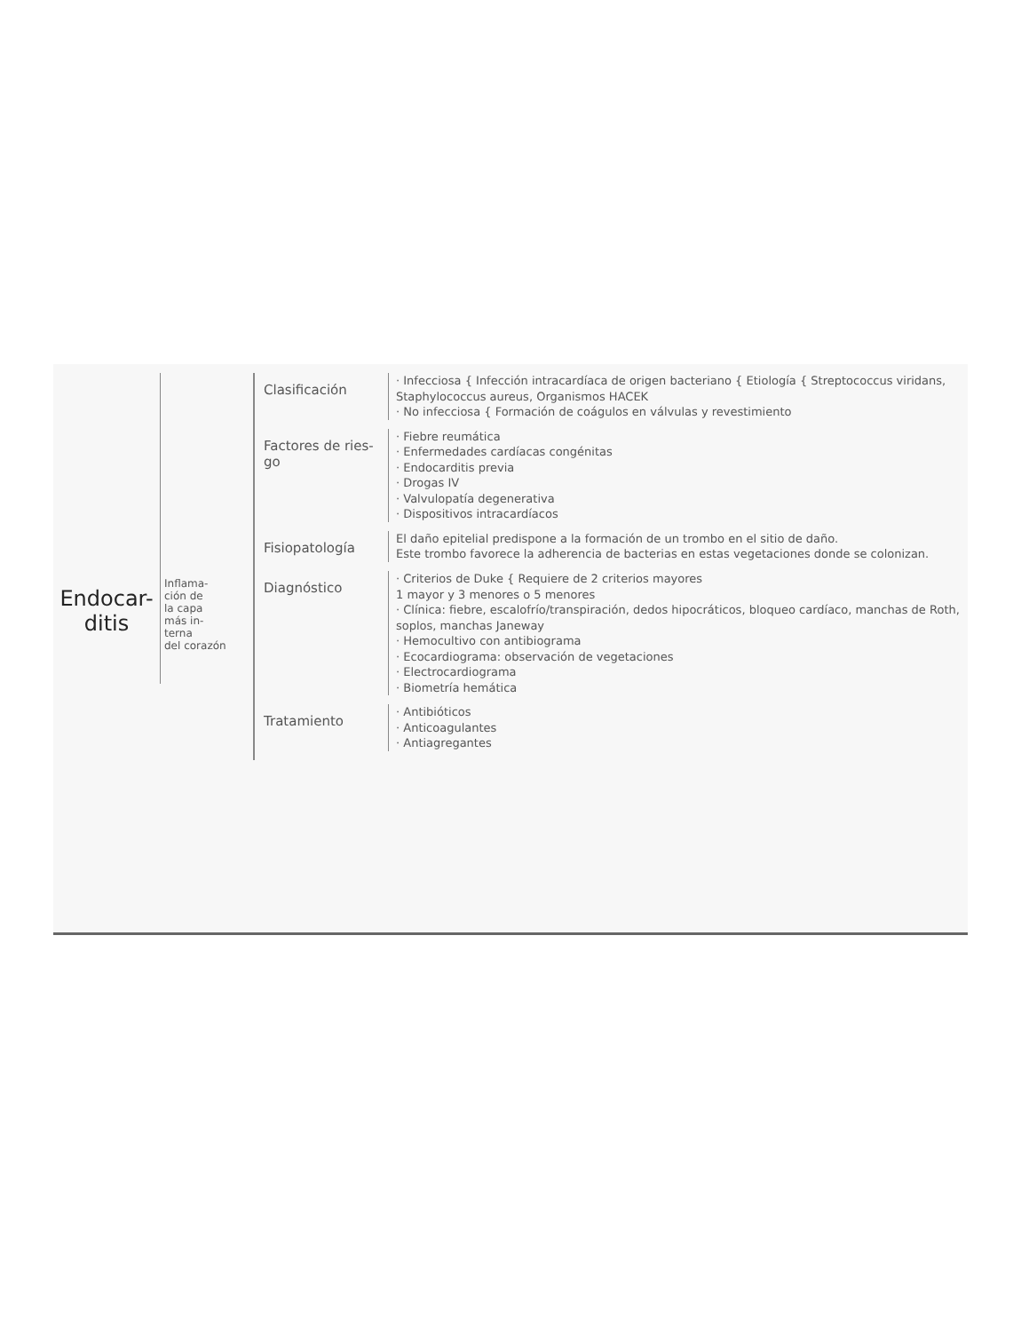Endocar-
ditis
Inflama-
ción de
la capa
más in-
terna
del corazón
Clasificación
· Infecciosa { Infección intracardíaca de origen bacteriano { Etiología { Streptococcus viridans, Staphylococcus aureus, Organismos HACEK
· No infecciosa { Formación de coágulos en válvulas y revestimiento
Factores de ries-
go
· Fiebre reumática
· Enfermedades cardíacas congénitas
· Endocarditis previa
· Drogas IV
· Valvulopatía degenerativa
· Dispositivos intracardíacos
Fisiopatología
El daño epitelial predispone a la formación de un trombo en el sitio de daño.
Este trombo favorece la adherencia de bacterias en estas vegetaciones donde se colonizan.
Diagnóstico
· Criterios de Duke { Requiere de 2 criterios mayores
1 mayor y 3 menores o 5 menores
· Clínica: fiebre, escalofrío/transpiración, dedos hipocráticos, bloqueo cardíaco, manchas de Roth, soplos, manchas Janeway
· Hemocultivo con antibiograma
· Ecocardiograma: observación de vegetaciones
· Electrocardiograma
· Biometría hemática
Tratamiento
· Antibióticos
· Anticoagulantes
· Antiagregantes